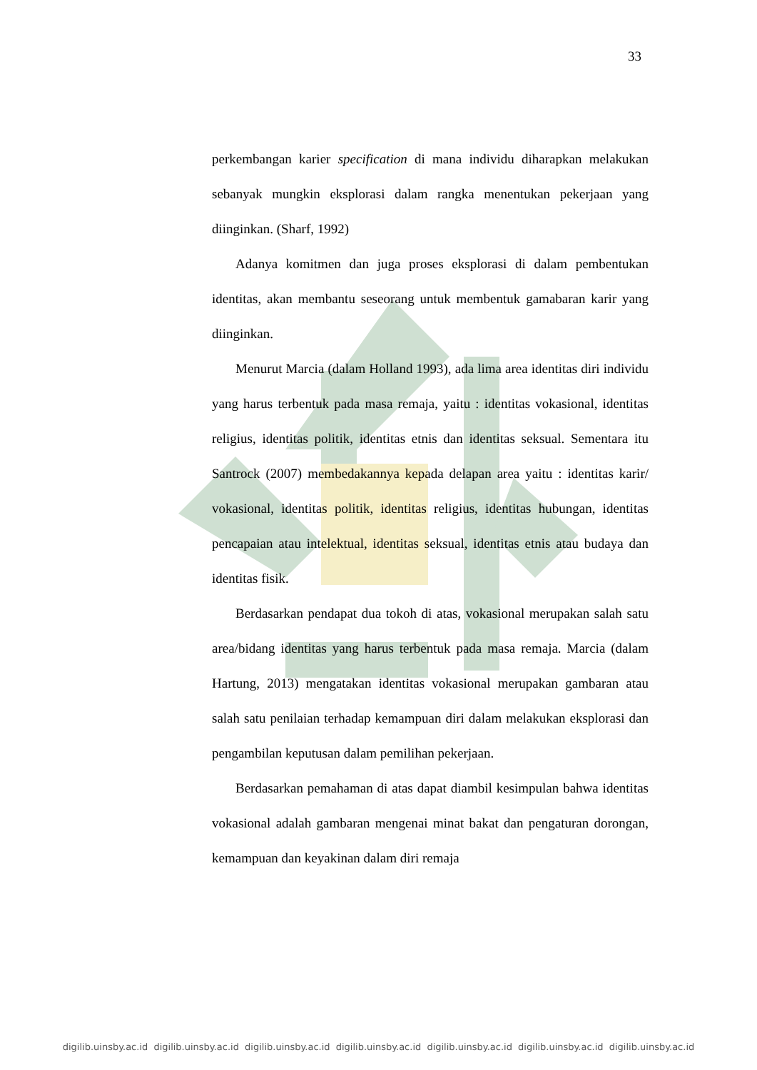33
perkembangan karier specification di mana individu diharapkan melakukan sebanyak mungkin eksplorasi dalam rangka menentukan pekerjaan yang diinginkan. (Sharf, 1992)
Adanya komitmen dan juga proses eksplorasi di dalam pembentukan identitas, akan membantu seseorang untuk membentuk gamabaran karir yang diinginkan.
Menurut Marcia (dalam Holland 1993), ada lima area identitas diri individu yang harus terbentuk pada masa remaja, yaitu : identitas vokasional, identitas religius, identitas politik, identitas etnis dan identitas seksual. Sementara itu Santrock (2007) membedakannya kepada delapan area yaitu : identitas karir/ vokasional, identitas politik, identitas religius, identitas hubungan, identitas pencapaian atau intelektual, identitas seksual, identitas etnis atau budaya dan identitas fisik.
Berdasarkan pendapat dua tokoh di atas, vokasional merupakan salah satu area/bidang identitas yang harus terbentuk pada masa remaja. Marcia (dalam Hartung, 2013) mengatakan identitas vokasional merupakan gambaran atau salah satu penilaian terhadap kemampuan diri dalam melakukan eksplorasi dan pengambilan keputusan dalam pemilihan pekerjaan.
Berdasarkan pemahaman di atas dapat diambil kesimpulan bahwa identitas vokasional adalah gambaran mengenai minat bakat dan pengaturan dorongan, kemampuan dan keyakinan dalam diri remaja
digilib.uinsby.ac.id digilib.uinsby.ac.id digilib.uinsby.ac.id digilib.uinsby.ac.id digilib.uinsby.ac.id digilib.uinsby.ac.id digilib.uinsby.ac.id